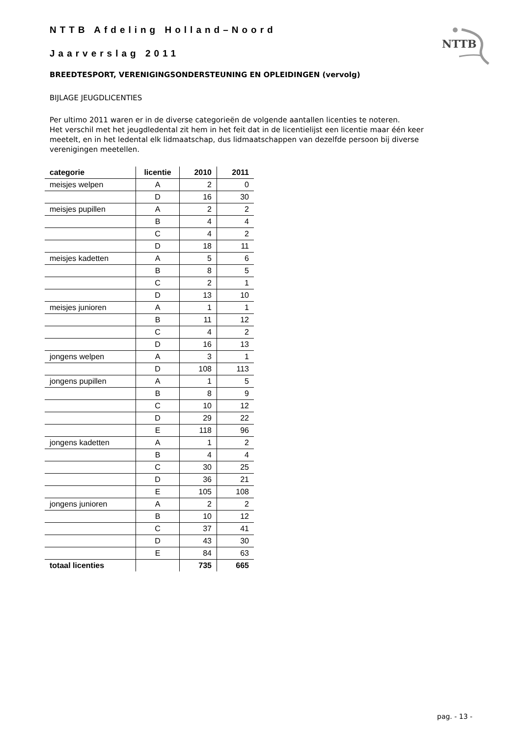NTTB Afdeling Holland–Noord
Jaarverslag 2011
NTTB
BREEDTESPORT, VERENIGINGSONDERSTEUNING EN OPLEIDINGEN (vervolg)
BIJLAGE JEUGDLICENTIES
Per ultimo 2011 waren er in de diverse categorieën de volgende aantallen licenties te noteren.
Het verschil met het jeugdledental zit hem in het feit dat in de licentielijst een licentie maar één keer meetelt, en in het ledental elk lidmaatschap, dus lidmaatschappen van dezelfde persoon bij diverse verenigingen meetellen.
| categorie | licentie | 2010 | 2011 |
| --- | --- | --- | --- |
| meisjes welpen | A | 2 | 0 |
| | D | 16 | 30 |
| meisjes pupillen | A | 2 | 2 |
| | B | 4 | 4 |
| | C | 4 | 2 |
| | D | 18 | 11 |
| meisjes kadetten | A | 5 | 6 |
| | B | 8 | 5 |
| | C | 2 | 1 |
| | D | 13 | 10 |
| meisjes junioren | A | 1 | 1 |
| | B | 11 | 12 |
| | C | 4 | 2 |
| | D | 16 | 13 |
| jongens welpen | A | 3 | 1 |
| | D | 108 | 113 |
| jongens pupillen | A | 1 | 5 |
| | B | 8 | 9 |
| | C | 10 | 12 |
| | D | 29 | 22 |
| | E | 118 | 96 |
| jongens kadetten | A | 1 | 2 |
| | B | 4 | 4 |
| | C | 30 | 25 |
| | D | 36 | 21 |
| | E | 105 | 108 |
| jongens junioren | A | 2 | 2 |
| | B | 10 | 12 |
| | C | 37 | 41 |
| | D | 43 | 30 |
| | E | 84 | 63 |
| totaal licenties | | 735 | 665 |
pag. - 13 -